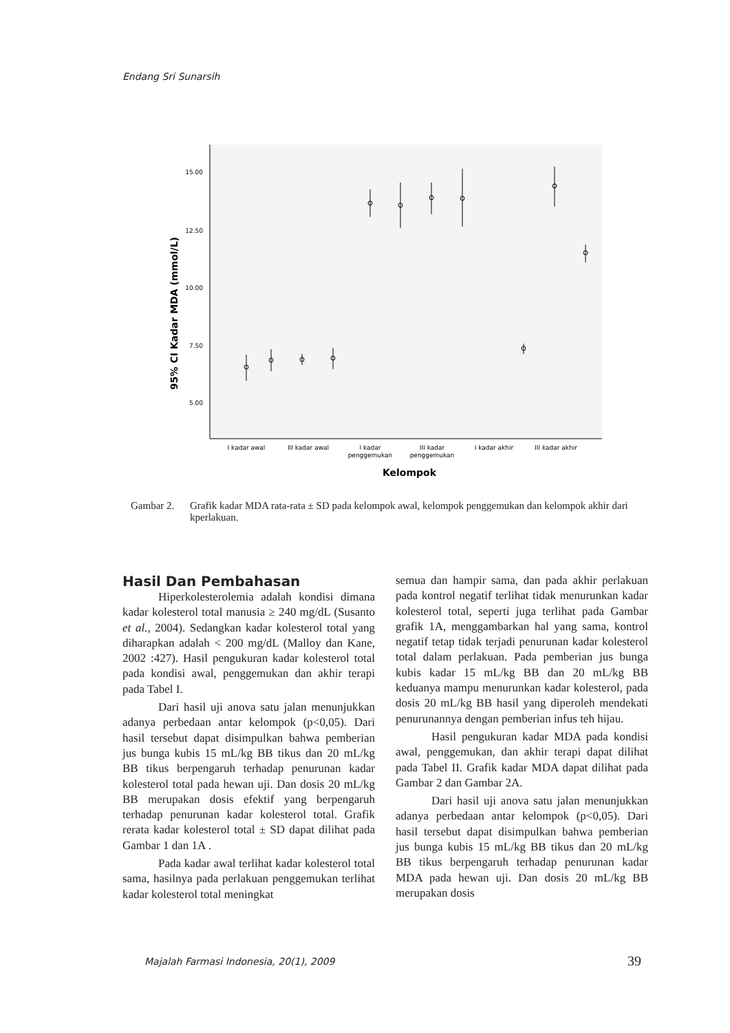Endang Sri Sunarsih
15.00
12.50
10.00
7.50
5.00
95% CI Kadar MDA (mmol/L)
I kadar awal
III kadar awal
I kadar
penggemukan
III kadar
penggemukan
I kadar akhir
III kadar akhir
Kelompok
Gambar 2. Grafik kadar MDA rata-rata ± SD pada kelompok awal, kelompok penggemukan dan kelompok akhir dari kperlakuan.
Hasil Dan Pembahasan
Hiperkolesterolemia adalah kondisi dimana kadar kolesterol total manusia ≥ 240 mg/dL (Susanto et al., 2004). Sedangkan kadar kolesterol total yang diharapkan adalah < 200 mg/dL (Malloy dan Kane, 2002 :427). Hasil pengukuran kadar kolesterol total pada kondisi awal, penggemukan dan akhir terapi pada Tabel I.
Dari hasil uji anova satu jalan menunjukkan adanya perbedaan antar kelompok (p<0,05). Dari hasil tersebut dapat disimpulkan bahwa pemberian jus bunga kubis 15 mL/kg BB tikus dan 20 mL/kg BB tikus berpengaruh terhadap penurunan kadar kolesterol total pada hewan uji. Dan dosis 20 mL/kg BB merupakan dosis efektif yang berpengaruh terhadap penurunan kadar kolesterol total. Grafik rerata kadar kolesterol total ± SD dapat dilihat pada Gambar 1 dan 1A .
Pada kadar awal terlihat kadar kolesterol total sama, hasilnya pada perlakuan penggemukan terlihat kadar kolesterol total meningkat
semua dan hampir sama, dan pada akhir perlakuan pada kontrol negatif terlihat tidak menurunkan kadar kolesterol total, seperti juga terlihat pada Gambar grafik 1A, menggambarkan hal yang sama, kontrol negatif tetap tidak terjadi penurunan kadar kolesterol total dalam perlakuan. Pada pemberian jus bunga kubis kadar 15 mL/kg BB dan 20 mL/kg BB keduanya mampu menurunkan kadar kolesterol, pada dosis 20 mL/kg BB hasil yang diperoleh mendekati penurunannya dengan pemberian infus teh hijau.
Hasil pengukuran kadar MDA pada kondisi awal, penggemukan, dan akhir terapi dapat dilihat pada Tabel II. Grafik kadar MDA dapat dilihat pada Gambar 2 dan Gambar 2A.
Dari hasil uji anova satu jalan menunjukkan adanya perbedaan antar kelompok (p<0,05). Dari hasil tersebut dapat disimpulkan bahwa pemberian jus bunga kubis 15 mL/kg BB tikus dan 20 mL/kg BB tikus berpengaruh terhadap penurunan kadar MDA pada hewan uji. Dan dosis 20 mL/kg BB merupakan dosis
Majalah Farmasi Indonesia, 20(1), 2009
39